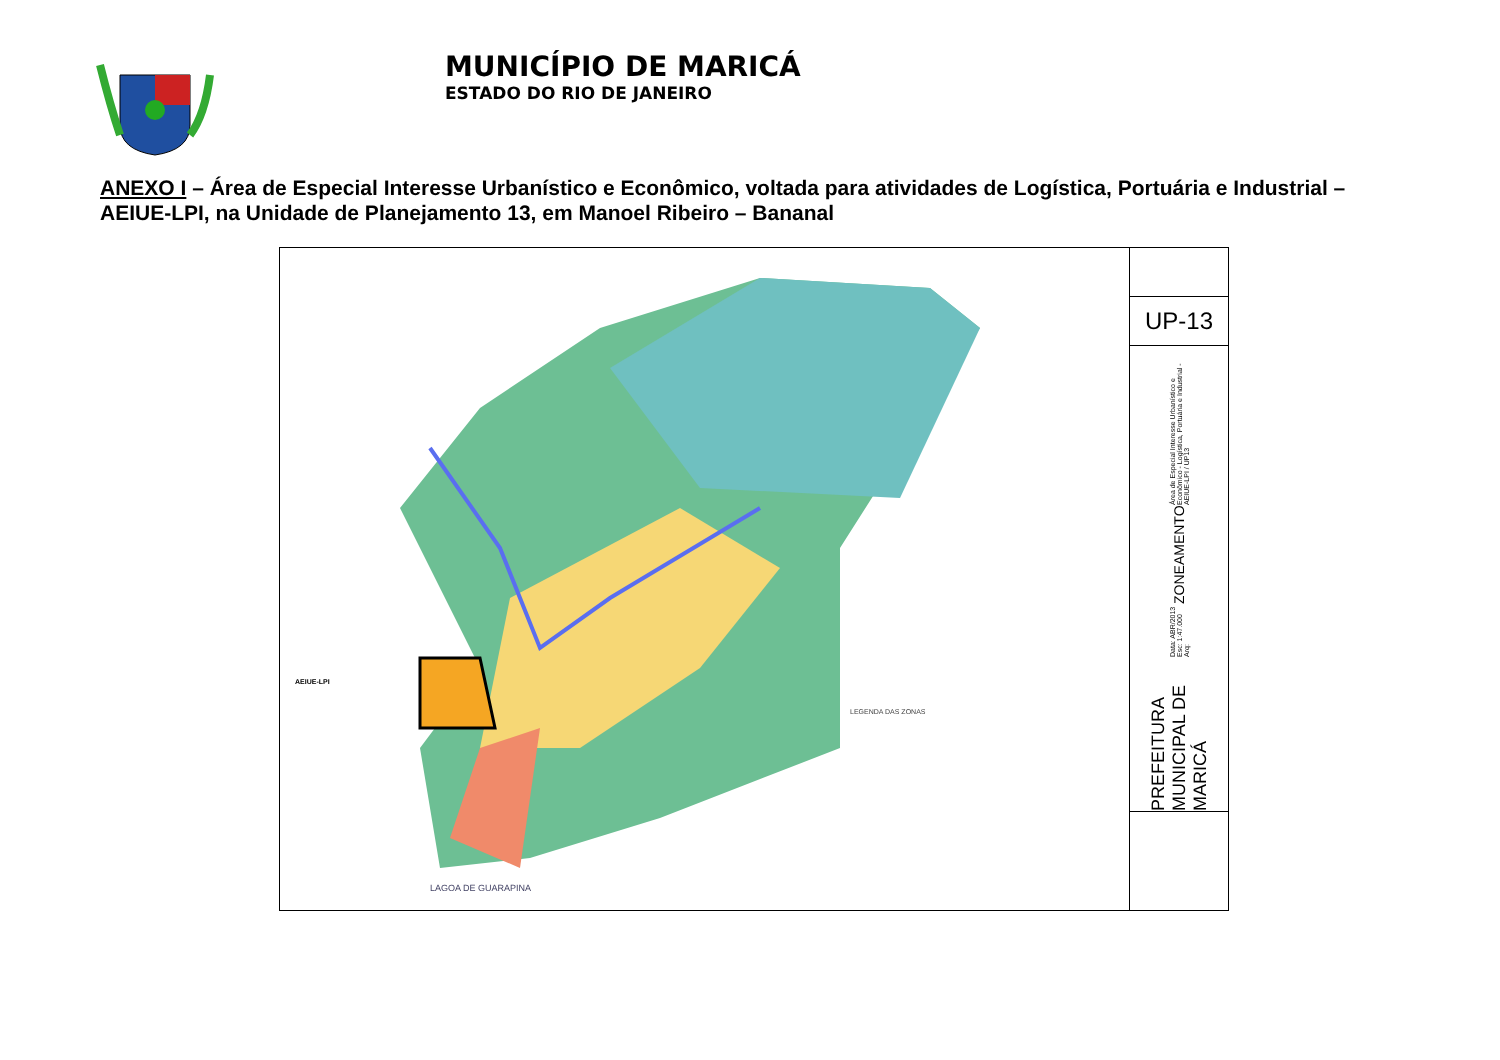MUNICÍPIO DE MARICÁ
ESTADO DO RIO DE JANEIRO
ANEXO I – Área de Especial Interesse Urbanístico e Econômico, voltada para atividades de Logística, Portuária e Industrial – AEIUE-LPI, na Unidade de Planejamento 13, em Manoel Ribeiro – Bananal
LEGENDA DAS ZONAS
AEIUE-LPI
LAGOA DE GUARAPINA
UP-13
PREFEITURA MUNICIPAL DE MARICÁ Data: ABR/2013 Esc: 1:47.000 Arq: ZONEAMENTO Área de Especial Interesse Urbanístico e Econômico - Logística, Portuária e Industrial - AEIUE-LPI / UP13